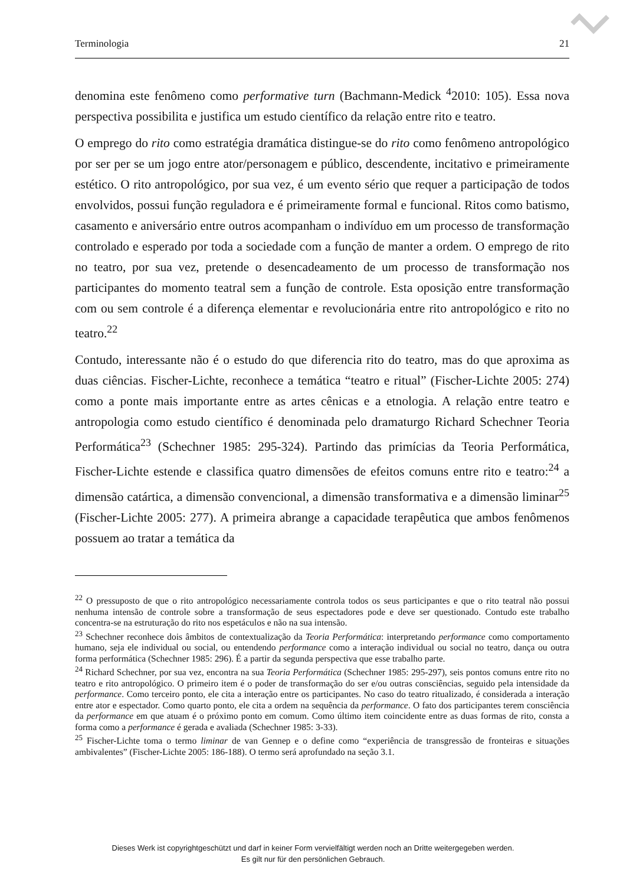Terminologia 21
denomina este fenômeno como performative turn (Bachmann-Medick <sup>4</sup>2010: 105). Essa nova perspectiva possibilita e justifica um estudo científico da relação entre rito e teatro.
O emprego do rito como estratégia dramática distingue-se do rito como fenômeno antropológico por ser per se um jogo entre ator/personagem e público, descendente, incitativo e primeiramente estético. O rito antropológico, por sua vez, é um evento sério que requer a participação de todos envolvidos, possui função reguladora e é primeiramente formal e funcional. Ritos como batismo, casamento e aniversário entre outros acompanham o indivíduo em um processo de transformação controlado e esperado por toda a sociedade com a função de manter a ordem. O emprego de rito no teatro, por sua vez, pretende o desencadeamento de um processo de transformação nos participantes do momento teatral sem a função de controle. Esta oposição entre transformação com ou sem controle é a diferença elementar e revolucionária entre rito antropológico e rito no teatro.<sup>22</sup>
Contudo, interessante não é o estudo do que diferencia rito do teatro, mas do que aproxima as duas ciências. Fischer-Lichte, reconhece a temática “teatro e ritual” (Fischer-Lichte 2005: 274) como a ponte mais importante entre as artes cênicas e a etnologia. A relação entre teatro e antropologia como estudo científico é denominada pelo dramaturgo Richard Schechner Teoria Performática<sup>23</sup> (Schechner 1985: 295-324). Partindo das primícias da Teoria Performática, Fischer-Lichte estende e classifica quatro dimensões de efeitos comuns entre rito e teatro:<sup>24</sup> a dimensão catártica, a dimensão convencional, a dimensão transformativa e a dimensão liminar<sup>25</sup> (Fischer-Lichte 2005: 277). A primeira abrange a capacidade terapêutica que ambos fenômenos possuem ao tratar a temática da
<sup>22</sup> O pressuposto de que o rito antropológico necessariamente controla todos os seus participantes e que o rito teatral não possui nenhuma intensão de controle sobre a transformação de seus espectadores pode e deve ser questionado. Contudo este trabalho concentra-se na estruturação do rito nos espetáculos e não na sua intensão.
<sup>23</sup> Schechner reconhece dois âmbitos de contextualização da Teoria Performática: interpretando performance como comportamento humano, seja ele individual ou social, ou entendendo performance como a interação individual ou social no teatro, dança ou outra forma performática (Schechner 1985: 296). É a partir da segunda perspectiva que esse trabalho parte.
<sup>24</sup> Richard Schechner, por sua vez, encontra na sua Teoria Performática (Schechner 1985: 295-297), seis pontos comuns entre rito no teatro e rito antropológico. O primeiro item é o poder de transformação do ser e/ou outras consciências, seguido pela intensidade da performance. Como terceiro ponto, ele cita a interação entre os participantes. No caso do teatro ritualizado, é considerada a interação entre ator e espectador. Como quarto ponto, ele cita a ordem na sequência da performance. O fato dos participantes terem consciência da performance em que atuam é o próximo ponto em comum. Como último item coincidente entre as duas formas de rito, consta a forma como a performance é gerada e avaliada (Schechner 1985: 3-33).
<sup>25</sup> Fischer-Lichte toma o termo liminar de van Gennep e o define como “experiência de transgressão de fronteiras e situações ambivalentes” (Fischer-Lichte 2005: 186-188). O termo será aprofundado na seção 3.1.
Dieses Werk ist copyrightgeschützt und darf in keiner Form vervielfältigt werden noch an Dritte weitergegeben werden.
Es gilt nur für den persönlichen Gebrauch.